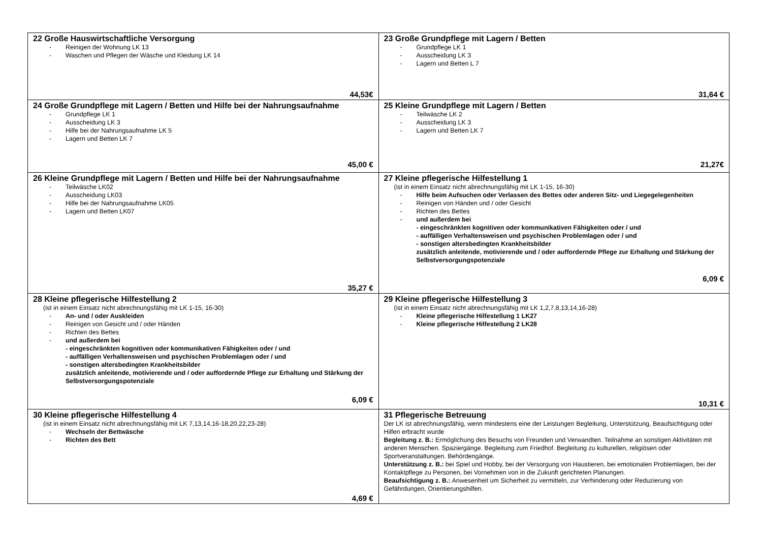| 22 Große Hauswirtschaftliche Versorgung Reinigen der Wohnung LK 13 Waschen und Pflegen der Wäsche und Kleidung LK 14 44,53€ | 23 Große Grundpflege mit Lagern / Betten Grundpflege LK 1 Ausscheidung LK 3 Lagern und Betten L 7 31,64 € |
| 24 Große Grundpflege mit Lagern / Betten und Hilfe bei der Nahrungsaufnahme Grundpflege LK 1 Ausscheidung LK 3 Hilfe bei der Nahrungsaufnahme LK 5 Lagern und Betten LK 7 45,00 € | 25 Kleine Grundpflege mit Lagern / Betten Teilwäsche LK 2 Ausscheidung LK 3 Lagern und Betten LK 7 21,27€ |
| 26 Kleine Grundpflege mit Lagern / Betten und Hilfe bei der Nahrungsaufnahme Teilwäsche LK02 Ausscheidung LK03 Hilfe bei der Nahrungsaufnahme LK05 Lagern und Betten LK07 35,27 € | 27 Kleine pflegerische Hilfestellung 1 (ist in einem Einsatz nicht abrechnungsfähig mit LK 1-15, 16-30) Hilfe beim Aufsuchen oder Verlassen des Bettes oder anderen Sitz- und Liegegelegenheiten Reinigen von Händen und / oder Gesicht Richten des Bettes und außerdem bei - eingeschränkten kognitiven oder kommunikativen Fähigkeiten oder / und - auffälligen Verhaltensweisen und psychischen Problemlagen oder / und - sonstigen altersbedingten Krankheitsbilder zusätzlich anleitende, motivierende und / oder auffordernde Pflege zur Erhaltung und Stärkung der Selbstversorgungspotenziale 6,09 € |
| 28 Kleine pflegerische Hilfestellung 2 (ist in einem Einsatz nicht abrechnungsfähig mit LK 1-15, 16-30) An- und / oder Auskleiden Reinigen von Gesicht und / oder Händen Richten des Bettes und außerdem bei - eingeschränkten kognitiven oder kommunikativen Fähigkeiten oder / und - auffälligen Verhaltensweisen und psychischen Problemlagen oder / und - sonstigen altersbedingten Krankheitsbilder zusätzlich anleitende, motivierende und / oder auffordernde Pflege zur Erhaltung und Stärkung der Selbstversorgungspotenziale 6,09 € | 29 Kleine pflegerische Hilfestellung 3 (ist in einem Einsatz nicht abrechnungsfähig mit LK 1,2,7,8,13,14,16-28) Kleine pflegerische Hilfestellung 1 LK27 Kleine pflegerische Hilfestellung 2 LK28 10,31 € |
| 30 Kleine pflegerische Hilfestellung 4 (ist in einem Einsatz nicht abrechnungsfähig mit LK 7,13,14,16-18,20,22,23-28) Wechseln der Bettwäsche Richten des Bett 4,69 € | 31 Pflegerische Betreuung Der LK ist abrechnungsfähig, wenn mindestens eine der Leistungen Begleitung, Unterstützung, Beaufsichtigung oder Hilfen erbracht wurde Begleitung z. B.: Ermöglichung des Besuchs von Freunden und Verwandten. Teilnahme an sonstigen Aktivitäten mit anderen Menschen. Spaziergänge. Begleitung zum Friedhof. Begleitung zu kulturellen, religiösen oder Sportveranstaltungen. Behördengänge. Unterstützung z. B.: bei Spiel und Hobby, bei der Versorgung von Haustieren, bei emotionalen Problemlagen, bei der Kontaktpflege zu Personen, bei Vornehmen von in die Zukunft gerichteten Planungen. Beaufsichtigung z. B.: Anwesenheit um Sicherheit zu vermitteln, zur Verhinderung oder Reduzierung von Gefährdungen, Orientierungshilfen. |